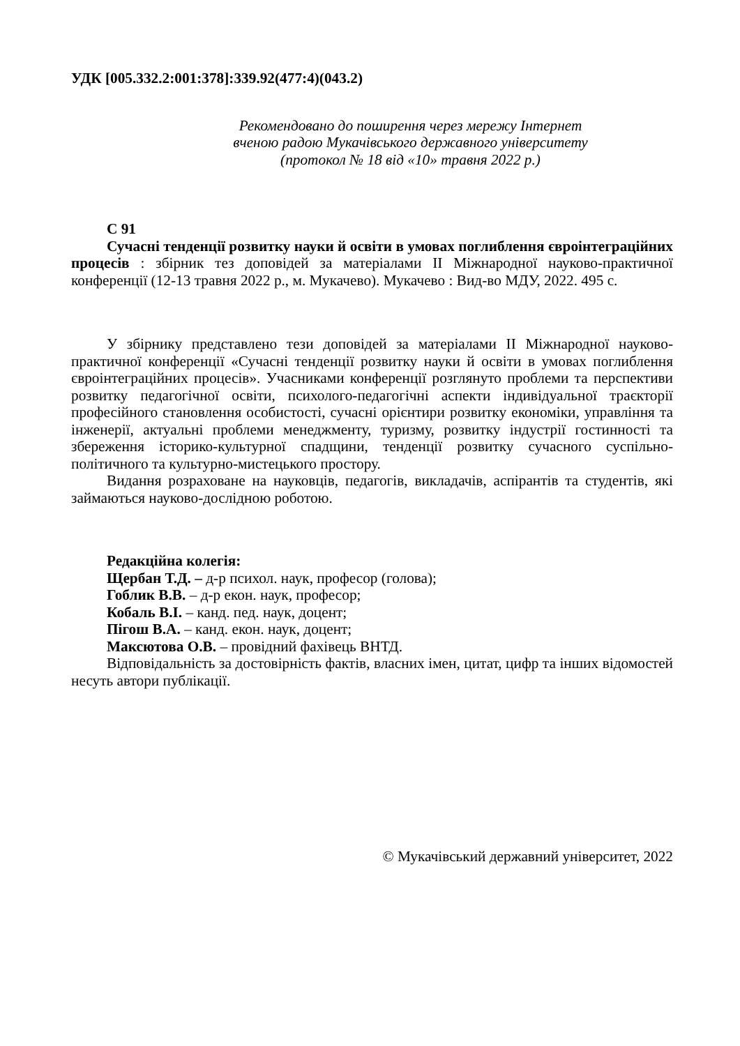УДК [005.332.2:001:378]:339.92(477:4)(043.2)
Рекомендовано до поширення через мережу Інтернет
вченою радою Мукачівського державного університету
(протокол № 18 від «10» травня 2022 р.)
С 91
Сучасні тенденції розвитку науки й освіти в умовах поглиблення євроінтеграційних процесів : збірник тез доповідей за матеріалами ІІ Міжнародної науково-практичної конференції (12-13 травня 2022 р., м. Мукачево). Мукачево : Вид-во МДУ, 2022. 495 с.
У збірнику представлено тези доповідей за матеріалами ІІ Міжнародної науково-практичної конференції «Сучасні тенденції розвитку науки й освіти в умовах поглиблення євроінтеграційних процесів». Учасниками конференції розглянуто проблеми та перспективи розвитку педагогічної освіти, психолого-педагогічні аспекти індивідуальної траєкторії професійного становлення особистості, сучасні орієнтири розвитку економіки, управління та інженерії, актуальні проблеми менеджменту, туризму, розвитку індустрії гостинності та збереження історико-культурної спадщини, тенденції розвитку сучасного суспільно-політичного та культурно-мистецького простору.
Видання розраховане на науковців, педагогів, викладачів, аспірантів та студентів, які займаються науково-дослідною роботою.
Редакційна колегія:
Щербан Т.Д. – д-р психол. наук, професор (голова);
Гоблик В.В. – д-р екон. наук, професор;
Кобаль В.І. – канд. пед. наук, доцент;
Пігош В.А. – канд. екон. наук, доцент;
Максютова О.В. – провідний фахівець ВНТД.
Відповідальність за достовірність фактів, власних імен, цитат, цифр та інших відомостей несуть автори публікації.
© Мукачівський державний університет, 2022